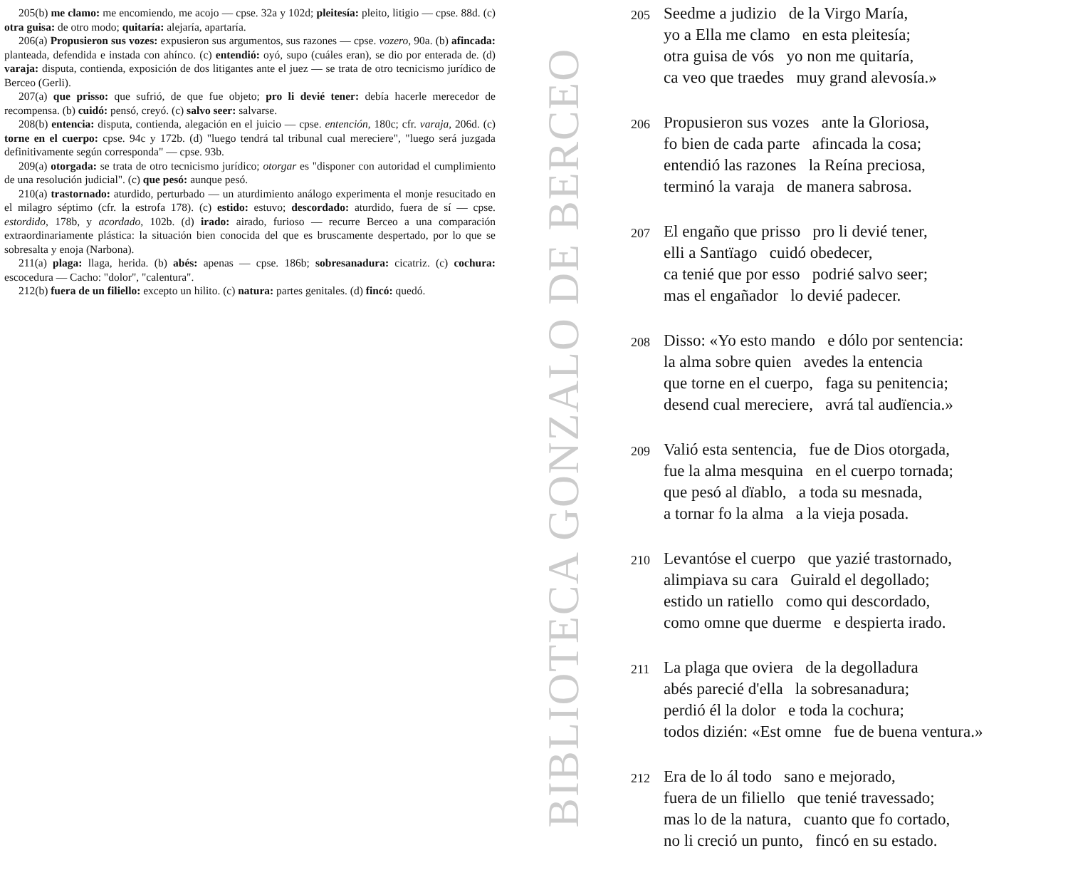205(b) me clamo: me encomiendo, me acojo — cpse. 32a y 102d; pleitesía: pleito, litigio — cpse. 88d. (c) otra guisa: de otro modo; quitaría: alejaría, apartaría.
206(a) Propusieron sus vozes: expusieron sus argumentos, sus razones — cpse. vozero, 90a. (b) afincada: planteada, defendida e instada con ahínco. (c) entendió: oyó, supo (cuáles eran), se dio por enterada de. (d) varaja: disputa, contienda, exposición de dos litigantes ante el juez — se trata de otro tecnicismo jurídico de Berceo (Gerli).
207(a) que prisso: que sufrió, de que fue objeto; pro li devié tener: debía hacerle merecedor de recompensa. (b) cuidó: pensó, creyó. (c) salvo seer: salvarse.
208(b) entencia: disputa, contienda, alegación en el juicio — cpse. entención, 180c; cfr. varaja, 206d. (c) torne en el cuerpo: cpse. 94c y 172b. (d) "luego tendrá tal tribunal cual mereciere", "luego será juzgada definitivamente según corresponda" — cpse. 93b.
209(a) otorgada: se trata de otro tecnicismo jurídico; otorgar es "disponer con autoridad el cumplimiento de una resolución judicial". (c) que pesó: aunque pesó.
210(a) trastornado: aturdido, perturbado — un aturdimiento análogo experimenta el monje resucitado en el milagro séptimo (cfr. la estrofa 178). (c) estido: estuvo; descordado: aturdido, fuera de sí — cpse. estordido, 178b, y acordado, 102b. (d) irado: airado, furioso — recurre Berceo a una comparación extraordinariamente plástica: la situación bien conocida del que es bruscamente despertado, por lo que se sobresalta y enoja (Narbona).
211(a) plaga: llaga, herida. (b) abés: apenas — cpse. 186b; sobresanadura: cicatriz. (c) cochura: escocedura — Cacho: "dolor", "calentura".
212(b) fuera de un filiello: excepto un hilito. (c) natura: partes genitales. (d) fincó: quedó.
BIBLIOTECA GONZALO DE BERCEO
205
Seedme a judizio de la Virgo María,
yo a Ella me clamo en esta pleitesía;
otra guisa de vós yo non me quitaría,
ca veo que traedes muy grand alevosía.»
206
Propusieron sus vozes ante la Gloriosa,
fo bien de cada parte afincada la cosa;
entendió las razones la Reína preciosa,
terminó la varaja de manera sabrosa.
207
El engaño que prisso pro li devié tener,
elli a Santïago cuidó obedecer,
ca tenié que por esso podrié salvo seer;
mas el engañador lo devié padecer.
208
Disso: «Yo esto mando e dólo por sentencia:
la alma sobre quien avedes la entencia
que torne en el cuerpo, faga su penitencia;
desend cual mereciere, avrá tal audïencia.»
209
Valió esta sentencia, fue de Dios otorgada,
fue la alma mesquina en el cuerpo tornada;
que pesó al dïablo, a toda su mesnada,
a tornar fo la alma a la vieja posada.
210
Levantóse el cuerpo que yazié trastornado,
alimpiava su cara Guirald el degollado;
estido un ratiello como qui descordado,
como omne que duerme e despierta irado.
211
La plaga que oviera de la degolladura
abés parecié d'ella la sobresanadura;
perdió él la dolor e toda la cochura;
todos dizién: «Est omne fue de buena ventura.»
212
Era de lo ál todo sano e mejorado,
fuera de un filiello que tenié travessado;
mas lo de la natura, cuanto que fo cortado,
no li creció un punto, fincó en su estado.